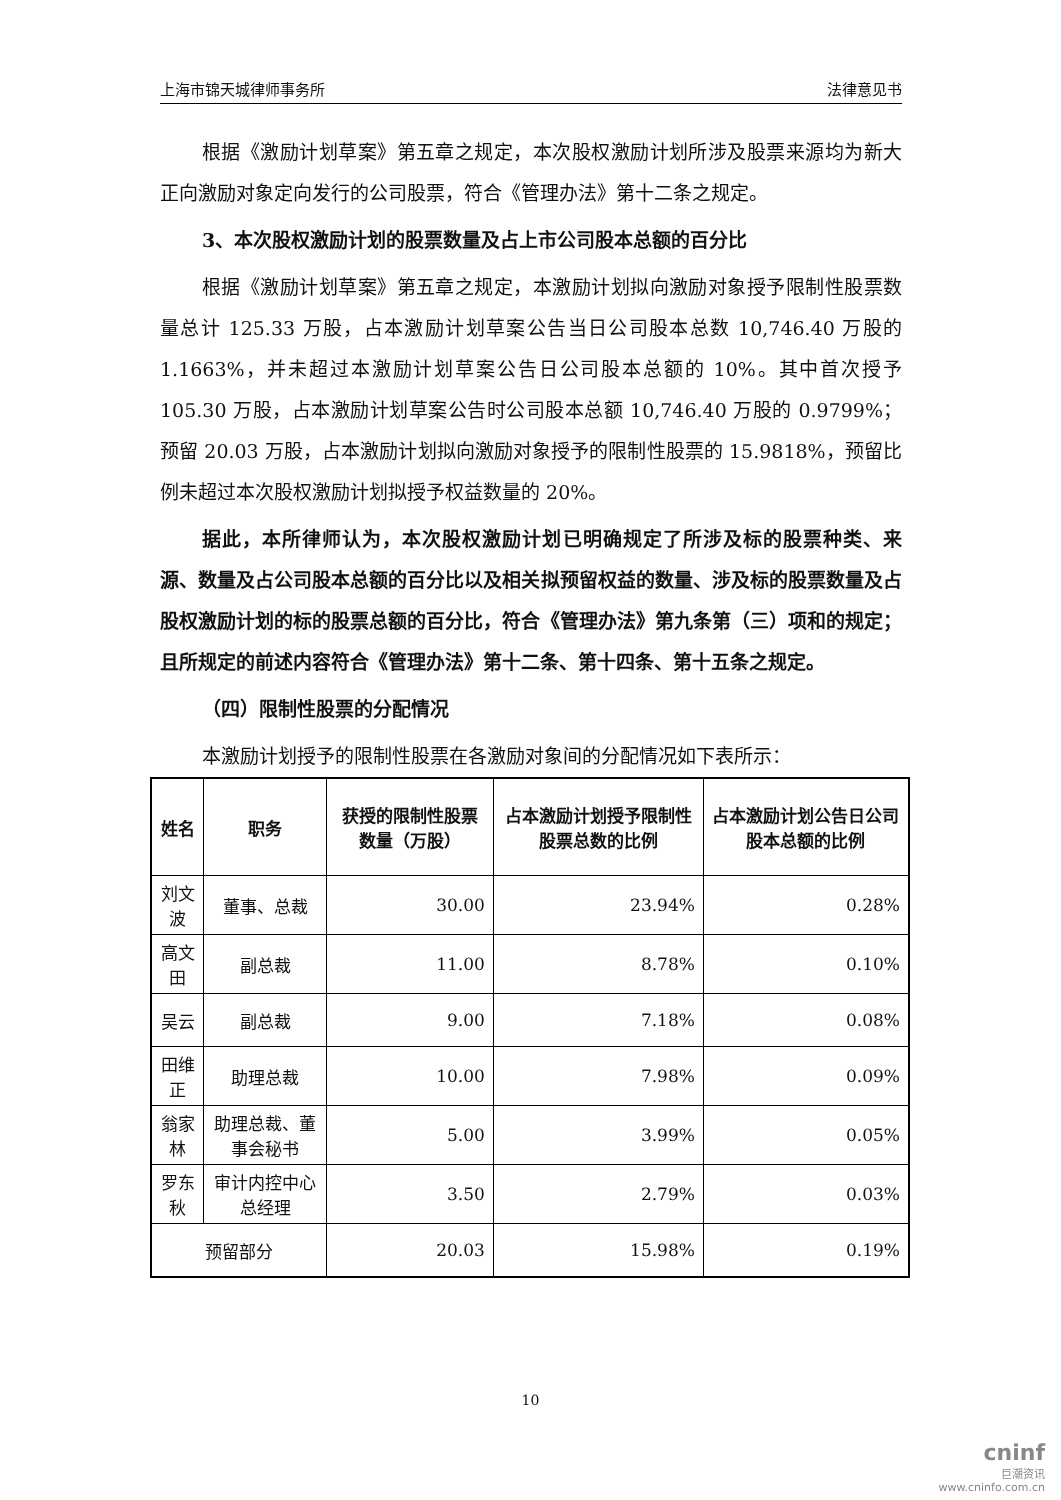上海市锦天城律师事务所 法律意见书
根据《激励计划草案》第五章之规定，本次股权激励计划所涉及股票来源均为新大正向激励对象定向发行的公司股票，符合《管理办法》第十二条之规定。
3、本次股权激励计划的股票数量及占上市公司股本总额的百分比
根据《激励计划草案》第五章之规定，本激励计划拟向激励对象授予限制性股票数量总计 125.33 万股，占本激励计划草案公告当日公司股本总数 10,746.40 万股的 1.1663%，并未超过本激励计划草案公告日公司股本总额的 10%。其中首次授予 105.30 万股，占本激励计划草案公告时公司股本总额 10,746.40 万股的 0.9799%；预留 20.03 万股，占本激励计划拟向激励对象授予的限制性股票的 15.9818%，预留比例未超过本次股权激励计划拟授予权益数量的 20%。
据此，本所律师认为，本次股权激励计划已明确规定了所涉及标的股票种类、来源、数量及占公司股本总额的百分比以及相关拟预留权益的数量、涉及标的股票数量及占股权激励计划的标的股票总额的百分比，符合《管理办法》第九条第（三）项和的规定；且所规定的前述内容符合《管理办法》第十二条、第十四条、第十五条之规定。
（四）限制性股票的分配情况
本激励计划授予的限制性股票在各激励对象间的分配情况如下表所示：
| 姓名 | 职务 | 获授的限制性股票数量（万股） | 占本激励计划授予限制性股票总数的比例 | 占本激励计划公告日公司股本总额的比例 |
| --- | --- | --- | --- | --- |
| 刘文波 | 董事、总裁 | 30.00 | 23.94% | 0.28% |
| 高文田 | 副总裁 | 11.00 | 8.78% | 0.10% |
| 吴云 | 副总裁 | 9.00 | 7.18% | 0.08% |
| 田维正 | 助理总裁 | 10.00 | 7.98% | 0.09% |
| 翁家林 | 助理总裁、董事会秘书 | 5.00 | 3.99% | 0.05% |
| 罗东秋 | 审计内控中心总经理 | 3.50 | 2.79% | 0.03% |
| 预留部分 | | 20.03 | 15.98% | 0.19% |
10
cninf
巨潮资讯
www.cninfo.com.cn